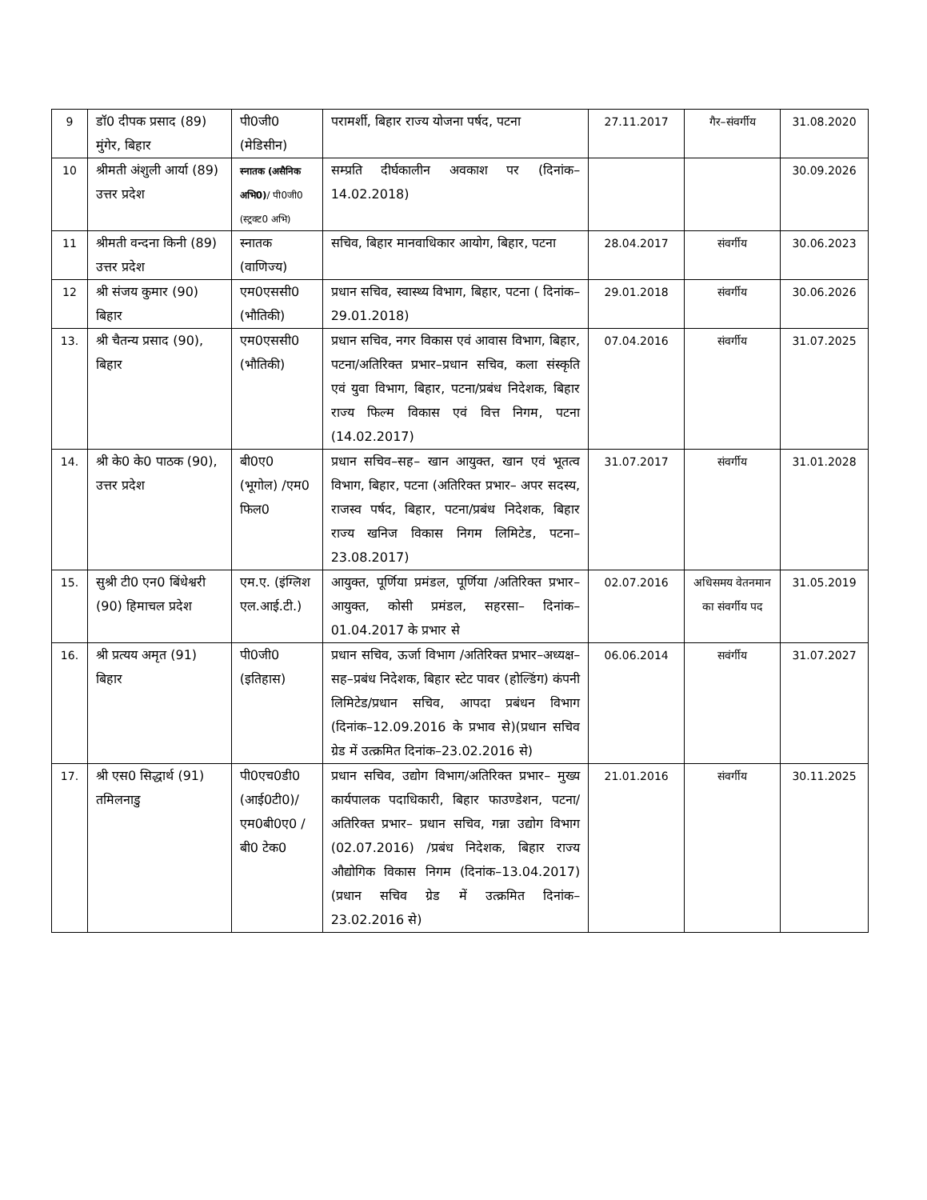| 9 | डॉ0 दीपक प्रसाद (89) मुंगेर, बिहार | पी0जी0 (मेडिसीन) | परामर्शी, बिहार राज्य योजना पर्षद, पटना | 27.11.2017 | गैर–संवर्गीय | 31.08.2020 |
| 10 | श्रीमती अंशुली आर्या (89) उत्तर प्रदेश | स्नातक (असैनिक अभि0) / पी0जी0 (स्ट्रक्ट0 अभि) | सम्प्रति दीर्घकालीन अवकाश पर (दिनांक–14.02.2018) | | | 30.09.2026 |
| 11 | श्रीमती वन्दना किनी (89) उत्तर प्रदेश | स्नातक (वाणिज्य) | सचिव, बिहार मानवाधिकार आयोग, बिहार, पटना | 28.04.2017 | संवर्गीय | 30.06.2023 |
| 12 | श्री संजय कुमार (90) बिहार | एम0एससी0 (भौतिकी) | प्रधान सचिव, स्वास्थ्य विभाग, बिहार, पटना ( दिनांक–29.01.2018) | 29.01.2018 | संवर्गीय | 30.06.2026 |
| 13. | श्री चैतन्य प्रसाद (90), बिहार | एम0एससी0 (भौतिकी) | प्रधान सचिव, नगर विकास एवं आवास विभाग, बिहार, पटना/अतिरिक्त प्रभार–प्रधान सचिव, कला संस्कृति एवं युवा विभाग, बिहार, पटना/प्रबंध निदेशक, बिहार राज्य फिल्म विकास एवं वित्त निगम, पटना (14.02.2017) | 07.04.2016 | संवर्गीय | 31.07.2025 |
| 14. | श्री के0 के0 पाठक (90), उत्तर प्रदेश | बी0ए0 (भूगोल) /एम0 फिल0 | प्रधान सचिव–सह– खान आयुक्त, खान एवं भूतत्व विभाग, बिहार, पटना (अतिरिक्त प्रभार– अपर सदस्य, राजस्व पर्षद, बिहार, पटना/प्रबंध निदेशक, बिहार राज्य खनिज विकास निगम लिमिटेड, पटना–23.08.2017) | 31.07.2017 | संवर्गीय | 31.01.2028 |
| 15. | सुश्री टी0 एन0 बिंधेश्वरी (90) हिमाचल प्रदेश | एम.ए. (इंग्लिश एल.आई.टी.) | आयुक्त, पूर्णिया प्रमंडल, पूर्णिया /अतिरिक्त प्रभार– आयुक्त, कोसी प्रमंडल, सहरसा– दिनांक–01.04.2017 के प्रभार से | 02.07.2016 | अधिसमय वेतनमान का संवर्गीय पद | 31.05.2019 |
| 16. | श्री प्रत्यय अमृत (91) बिहार | पी0जी0 (इतिहास) | प्रधान सचिव, ऊर्जा विभाग /अतिरिक्त प्रभार–अध्यक्ष–सह–प्रबंध निदेशक, बिहार स्टेट पावर (होल्डिंग) कंपनी लिमिटेड/प्रधान सचिव, आपदा प्रबंधन विभाग (दिनांक–12.09.2016 के प्रभाव से)(प्रधान सचिव ग्रेड में उत्क्रमित दिनांक–23.02.2016 से) | 06.06.2014 | सवंर्गीय | 31.07.2027 |
| 17. | श्री एस0 सिद्धार्थ (91) तमिलनाडु | पी0एच0डी0 (आई0टी0)/ एम0बी0ए0 /बी0 टेक0 | प्रधान सचिव, उद्योग विभाग/अतिरिक्त प्रभार– मुख्य कार्यपालक पदाधिकारी, बिहार फाउण्डेशन, पटना/ अतिरिक्त प्रभार– प्रधान सचिव, गन्ना उद्योग विभाग (02.07.2016) /प्रबंध निदेशक, बिहार राज्य औद्योगिक विकास निगम (दिनांक–13.04.2017)(प्रधान सचिव ग्रेड में उत्क्रमित दिनांक–23.02.2016 से) | 21.01.2016 | संवर्गीय | 30.11.2025 |